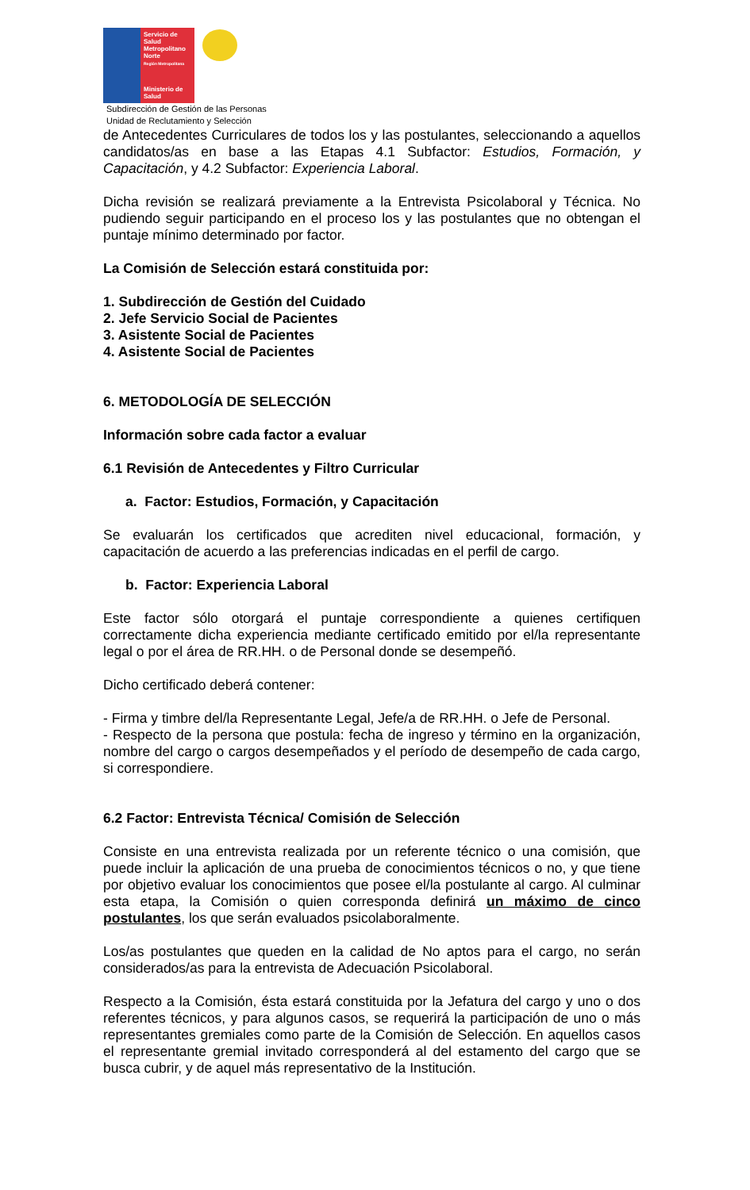Servicio de Salud Metropolitano Norte
Región Metropolitana
Ministerio de Salud
Subdirección de Gestión de las Personas
Unidad de Reclutamiento y Selección
de Antecedentes Curriculares de todos los y las postulantes, seleccionando a aquellos candidatos/as en base a las Etapas 4.1 Subfactor: Estudios, Formación, y Capacitación, y 4.2 Subfactor: Experiencia Laboral.
Dicha revisión se realizará previamente a la Entrevista Psicolaboral y Técnica. No pudiendo seguir participando en el proceso los y las postulantes que no obtengan el puntaje mínimo determinado por factor.
La Comisión de Selección estará constituida por:
1. Subdirección de Gestión del Cuidado
2. Jefe Servicio Social de Pacientes
3. Asistente Social de Pacientes
4. Asistente Social de Pacientes
6. METODOLOGÍA DE SELECCIÓN
Información sobre cada factor a evaluar
6.1 Revisión de Antecedentes y Filtro Curricular
a. Factor: Estudios, Formación, y Capacitación
Se evaluarán los certificados que acrediten nivel educacional, formación, y capacitación de acuerdo a las preferencias indicadas en el perfil de cargo.
b. Factor: Experiencia Laboral
Este factor sólo otorgará el puntaje correspondiente a quienes certifiquen correctamente dicha experiencia mediante certificado emitido por el/la representante legal o por el área de RR.HH. o de Personal donde se desempeñó.
Dicho certificado deberá contener:
- Firma y timbre del/la Representante Legal, Jefe/a de RR.HH. o Jefe de Personal.
- Respecto de la persona que postula: fecha de ingreso y término en la organización, nombre del cargo o cargos desempeñados y el período de desempeño de cada cargo, si correspondiere.
6.2 Factor: Entrevista Técnica/ Comisión de Selección
Consiste en una entrevista realizada por un referente técnico o una comisión, que puede incluir la aplicación de una prueba de conocimientos técnicos o no, y que tiene por objetivo evaluar los conocimientos que posee el/la postulante al cargo. Al culminar esta etapa, la Comisión o quien corresponda definirá un máximo de cinco postulantes, los que serán evaluados psicolaboralmente.
Los/as postulantes que queden en la calidad de No aptos para el cargo, no serán considerados/as para la entrevista de Adecuación Psicolaboral.
Respecto a la Comisión, ésta estará constituida por la Jefatura del cargo y uno o dos referentes técnicos, y para algunos casos, se requerirá la participación de uno o más representantes gremiales como parte de la Comisión de Selección. En aquellos casos el representante gremial invitado corresponderá al del estamento del cargo que se busca cubrir, y de aquel más representativo de la Institución.